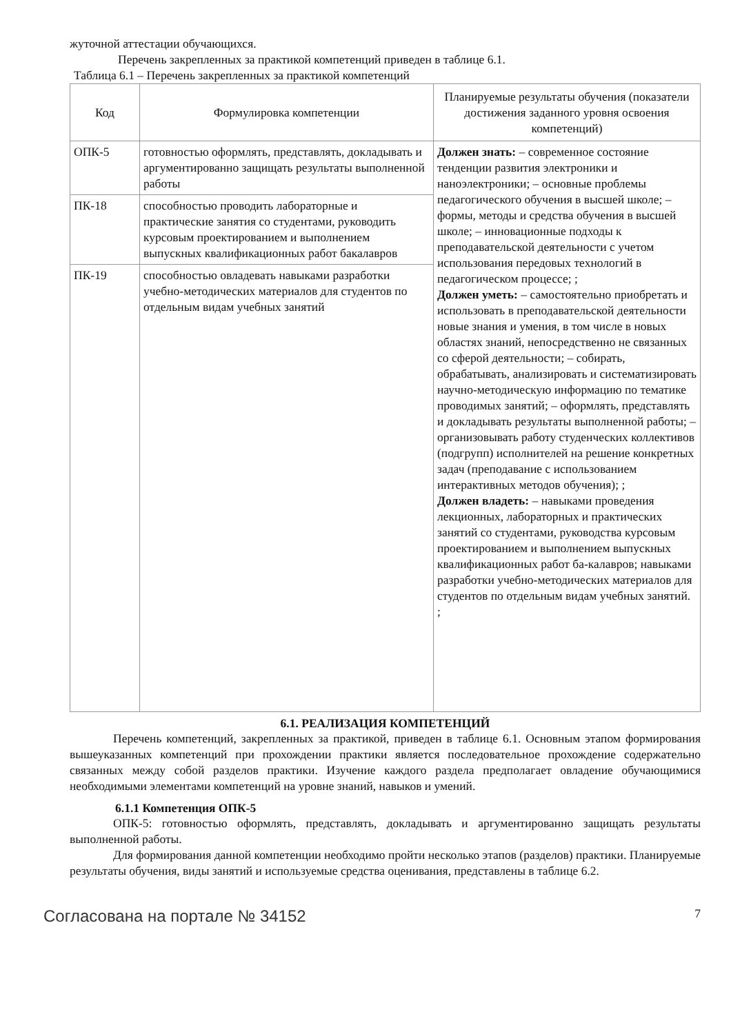жуточной аттестации обучающихся.
Перечень закрепленных за практикой компетенций приведен в таблице 6.1.
Таблица 6.1 – Перечень закрепленных за практикой компетенций
| Код | Формулировка компетенции | Планируемые результаты обучения (показатели достижения заданного уровня освоения компетенций) |
| --- | --- | --- |
| ОПК-5 | готовностью оформлять, представлять, докладывать и аргументированно защищать результаты выполненной работы | Должен знать: – современное состояние тенденции развития электроники и наноэлектроники; – основные проблемы педагогического обучения в высшей школе; – формы, методы и средства обучения в высшей школе; – инновационные подходы к преподавательской деятельности с учетом использования передовых технологий в педагогическом процессе; ; Должен уметь: – самостоятельно приобретать и использовать в преподавательской деятельности новые знания и умения, в том числе в новых областях знаний, непосредственно не связанных со сферой деятельности; – собирать, обрабатывать, анализировать и систематизировать научно-методическую информацию по тематике проводимых занятий; – оформлять, представлять и докладывать результаты выполненной работы; – организовывать работу студенческих коллективов (подгрупп) исполнителей на решение конкретных задач (преподавание с использованием интерактивных методов обучения); ; Должен владеть: – навыками проведения лекционных, лабораторных и практических занятий со студентами, руководства курсовым проектированием и выполнением выпускных квалификационных работ ба-калавров; навыками разработки учебно-методических материалов для студентов по отдельным видам учебных занятий. ; |
| ПК-18 | способностью проводить лабораторные и практические занятия со студентами, руководить курсовым проектированием и выполнением выпускных квалификационных работ бакалавров | |
| ПК-19 | способностью овладевать навыками разработки учебно-методических материалов для студентов по отдельным видам учебных занятий | |
6.1. РЕАЛИЗАЦИЯ КОМПЕТЕНЦИЙ
Перечень компетенций, закрепленных за практикой, приведен в таблице 6.1. Основным этапом формирования вышеуказанных компетенций при прохождении практики является последовательное прохождение содержательно связанных между собой разделов практики. Изучение каждого раздела предполагает овладение обучающимися необходимыми элементами компетенций на уровне знаний, навыков и умений.
6.1.1 Компетенция ОПК-5
ОПК-5: готовностью оформлять, представлять, докладывать и аргументированно защищать результаты выполненной работы.
Для формирования данной компетенции необходимо пройти несколько этапов (разделов) практики. Планируемые результаты обучения, виды занятий и используемые средства оценивания, представлены в таблице 6.2.
Согласована на портале № 34152 7